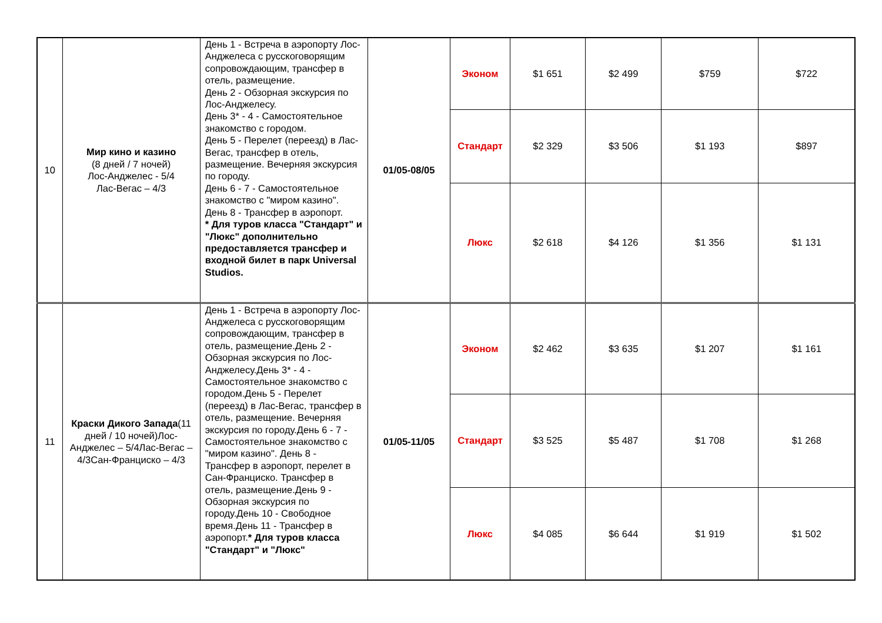| 10 | Мир кино и казино (8 дней / 7 ночей) Лос-Анджелес - 5/4 Лас-Вегас – 4/3 | День 1 - Встреча в аэропорту Лос-Анджелеса с русскоговорящим сопровождающим, трансфер в отель, размещение. День 2 - Обзорная экскурсия по Лос-Анджелесу. День 3* - 4 - Самостоятельное знакомство с городом. День 5 - Перелет (переезд) в Лас-Вегас, трансфер в отель, размещение. Вечерняя экскурсия по городу. День 6 - 7 - Самостоятельное знакомство с "миром казино". День 8 - Трансфер в аэропорт. * Для туров класса "Стандарт" и "Люкс" дополнительно предоставляется трансфер и входной билет в парк Universal Studios. | 01/05-08/05 | Эконом | $1 651 | $2 499 | $759 | $722 |
| | | | | Стандарт | $2 329 | $3 506 | $1 193 | $897 |
| | | | | Люкс | $2 618 | $4 126 | $1 356 | $1 131 |
| 11 | Краски Дикого Запада (11 дней / 10 ночей)Лос-Анджелес – 5/4Лас-Вегас – 4/3Сан-Франциско – 4/3 | День 1 - Встреча в аэропорту Лос-Анджелеса с русскоговорящим сопровождающим, трансфер в отель, размещение.День 2 - Обзорная экскурсия по Лос-Анджелесу.День 3* - 4 - Самостоятельное знакомство с городом.День 5 - Перелет (переезд) в Лас-Вегас, трансфер в отель, размещение. Вечерняя экскурсия по городу.День 6 - 7 - Самостоятельное знакомство с "миром казино". День 8 - Трансфер в аэропорт, перелет в Сан-Франциско. Трансфер в отель, размещение.День 9 - Обзорная экскурсия по городу.День 10 - Свободное время.День 11 - Трансфер в аэропорт. * Для туров класса "Стандарт" и "Люкс" | 01/05-11/05 | Эконом | $2 462 | $3 635 | $1 207 | $1 161 |
| | | | | Стандарт | $3 525 | $5 487 | $1 708 | $1 268 |
| | | | | Люкс | $4 085 | $6 644 | $1 919 | $1 502 |